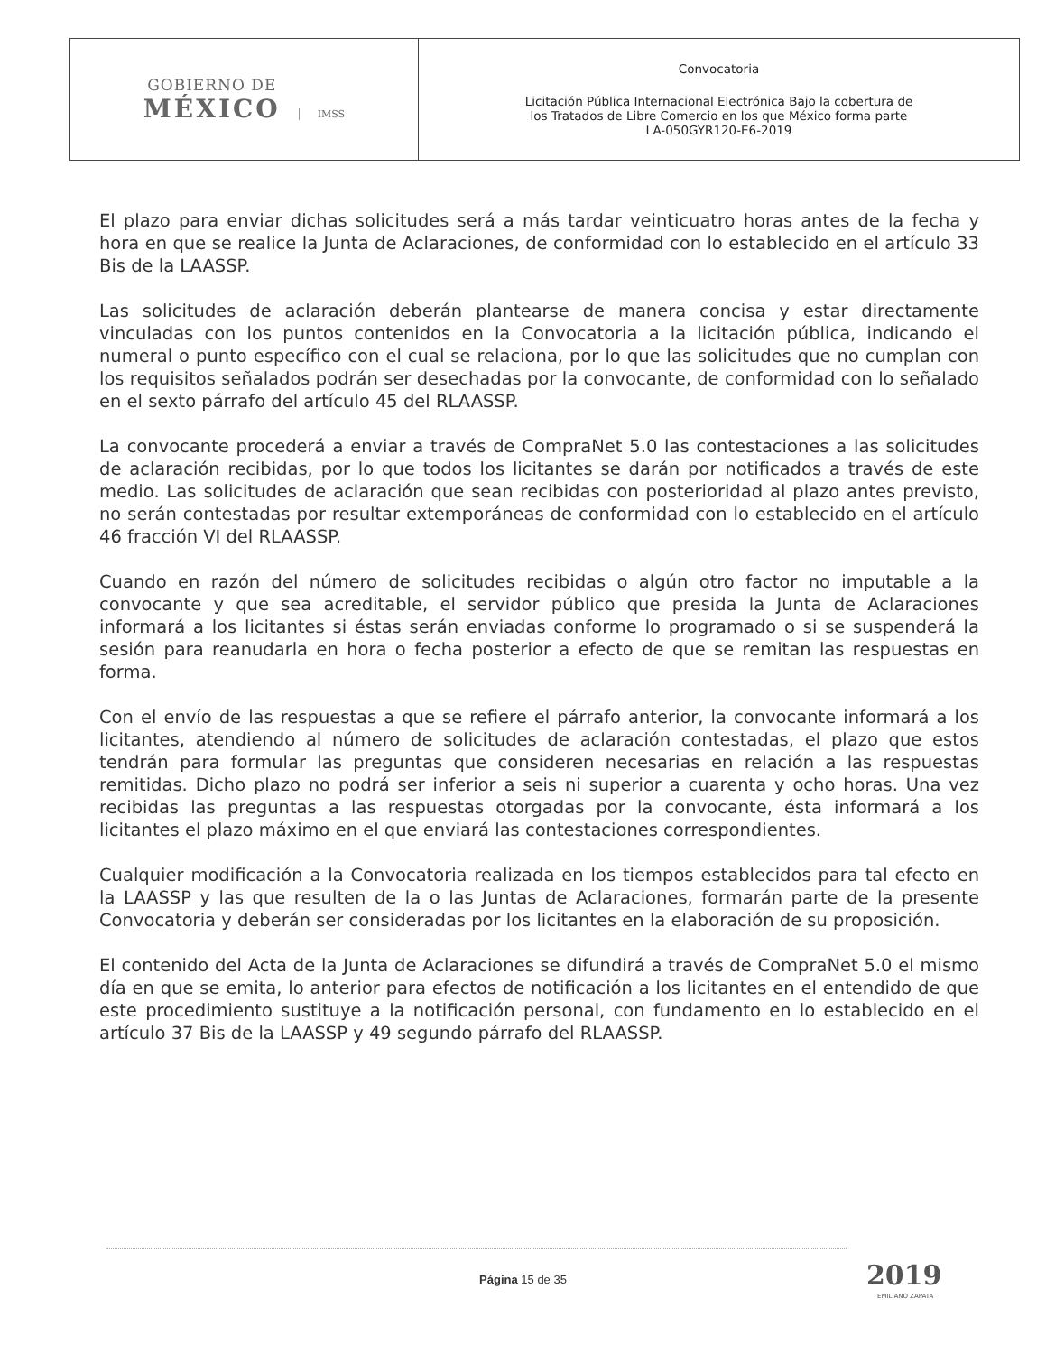| GOBIERNO DE MÉXICO IMSS | Convocatoria Licitación Pública Internacional Electrónica Bajo la cobertura de los Tratados de Libre Comercio en los que México forma parte LA-050GYR120-E6-2019 |
El plazo para enviar dichas solicitudes será a más tardar veinticuatro horas antes de la fecha y hora en que se realice la Junta de Aclaraciones, de conformidad con lo establecido en el artículo 33 Bis de la LAASSP.
Las solicitudes de aclaración deberán plantearse de manera concisa y estar directamente vinculadas con los puntos contenidos en la Convocatoria a la licitación pública, indicando el numeral o punto específico con el cual se relaciona, por lo que las solicitudes que no cumplan con los requisitos señalados podrán ser desechadas por la convocante, de conformidad con lo señalado en el sexto párrafo del artículo 45 del RLAASSP.
La convocante procederá a enviar a través de CompraNet 5.0 las contestaciones a las solicitudes de aclaración recibidas, por lo que todos los licitantes se darán por notificados a través de este medio. Las solicitudes de aclaración que sean recibidas con posterioridad al plazo antes previsto, no serán contestadas por resultar extemporáneas de conformidad con lo establecido en el artículo 46 fracción VI del RLAASSP.
Cuando en razón del número de solicitudes recibidas o algún otro factor no imputable a la convocante y que sea acreditable, el servidor público que presida la Junta de Aclaraciones informará a los licitantes si éstas serán enviadas conforme lo programado o si se suspenderá la sesión para reanudarla en hora o fecha posterior a efecto de que se remitan las respuestas en forma.
Con el envío de las respuestas a que se refiere el párrafo anterior, la convocante informará a los licitantes, atendiendo al número de solicitudes de aclaración contestadas, el plazo que estos tendrán para formular las preguntas que consideren necesarias en relación a las respuestas remitidas. Dicho plazo no podrá ser inferior a seis ni superior a cuarenta y ocho horas. Una vez recibidas las preguntas a las respuestas otorgadas por la convocante, ésta informará a los licitantes el plazo máximo en el que enviará las contestaciones correspondientes.
Cualquier modificación a la Convocatoria realizada en los tiempos establecidos para tal efecto en la LAASSP y las que resulten de la o las Juntas de Aclaraciones, formarán parte de la presente Convocatoria y deberán ser consideradas por los licitantes en la elaboración de su proposición.
El contenido del Acta de la Junta de Aclaraciones se difundirá a través de CompraNet 5.0 el mismo día en que se emita, lo anterior para efectos de notificación a los licitantes en el entendido de que este procedimiento sustituye a la notificación personal, con fundamento en lo establecido en el artículo 37 Bis de la LAASSP y 49 segundo párrafo del RLAASSP.
Página 15 de 35 2019
EMILIANO ZAPATA